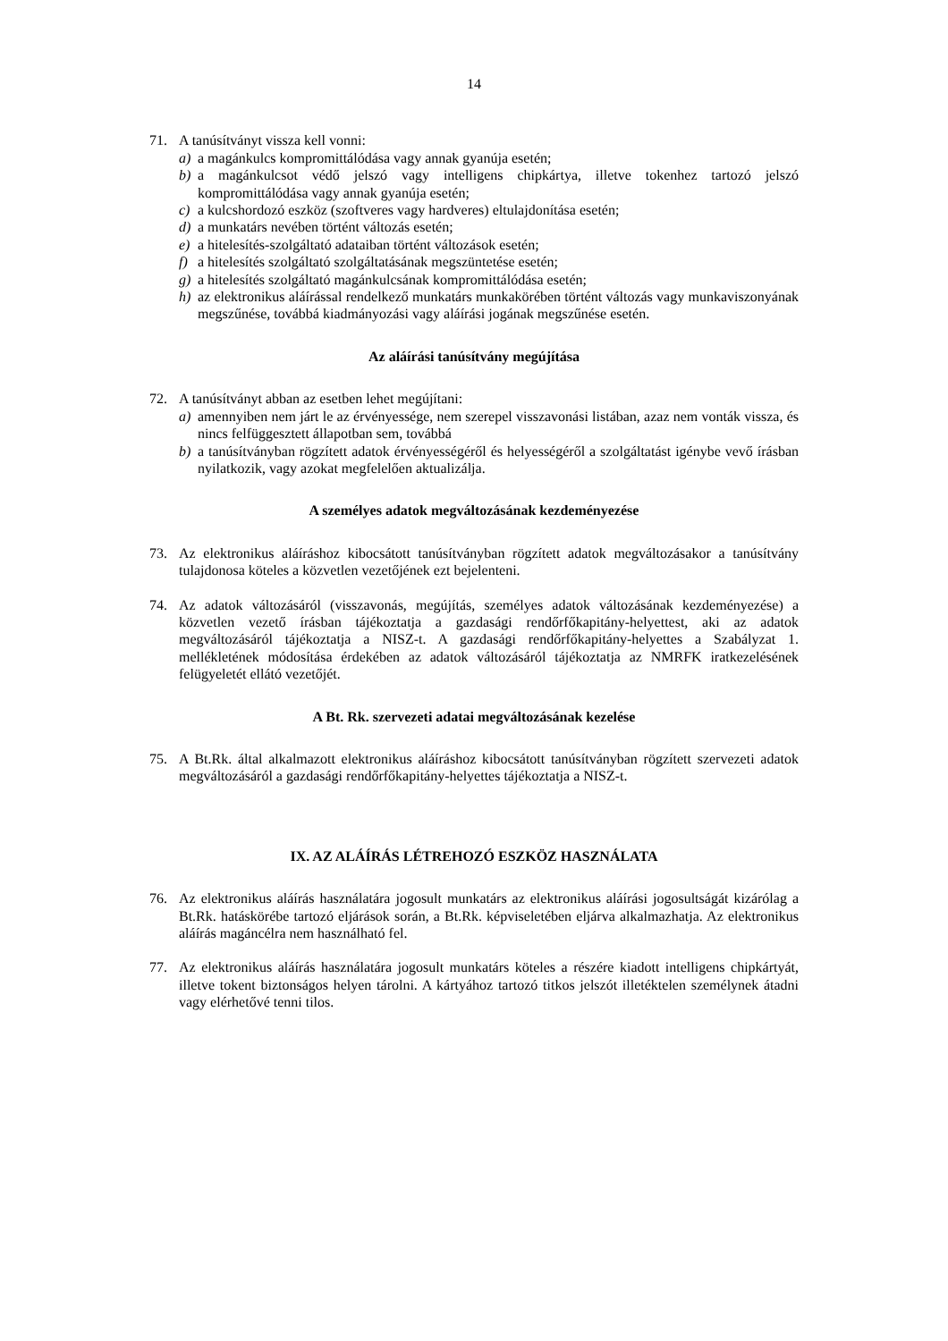14
71. A tanúsítványt vissza kell vonni:
a) a magánkulcs kompromittálódása vagy annak gyanúja esetén;
b) a magánkulcsot védő jelszó vagy intelligens chipkártya, illetve tokenhez tartozó jelszó kompromittálódása vagy annak gyanúja esetén;
c) a kulcshordozó eszköz (szoftveres vagy hardveres) eltulajdonítása esetén;
d) a munkatárs nevében történt változás esetén;
e) a hitelesítés-szolgáltató adataiban történt változások esetén;
f) a hitelesítés szolgáltató szolgáltatásának megszüntetése esetén;
g) a hitelesítés szolgáltató magánkulcsának kompromittálódása esetén;
h) az elektronikus aláírással rendelkező munkatárs munkakörében történt változás vagy munkaviszonyának megszűnése, továbbá kiadmányozási vagy aláírási jogának megszűnése esetén.
Az aláírási tanúsítvány megújítása
72. A tanúsítványt abban az esetben lehet megújítani:
a) amennyiben nem járt le az érvényessége, nem szerepel visszavonási listában, azaz nem vonták vissza, és nincs felfüggesztett állapotban sem, továbbá
b) a tanúsítványban rögzített adatok érvényességéről és helyességéről a szolgáltatást igénybe vevő írásban nyilatkozik, vagy azokat megfelelően aktualizálja.
A személyes adatok megváltozásának kezdeményezése
73. Az elektronikus aláíráshoz kibocsátott tanúsítványban rögzített adatok megváltozásakor a tanúsítvány tulajdonosa köteles a közvetlen vezetőjének ezt bejelenteni.
74. Az adatok változásáról (visszavonás, megújítás, személyes adatok változásának kezdeményezése) a közvetlen vezető írásban tájékoztatja a gazdasági rendőrfőkapitány-helyettest, aki az adatok megváltozásáról tájékoztatja a NISZ-t. A gazdasági rendőrfőkapitány-helyettes a Szabályzat 1. mellékletének módosítása érdekében az adatok változásáról tájékoztatja az NMRFK iratkezelésének felügyeletét ellátó vezetőjét.
A Bt. Rk. szervezeti adatai megváltozásának kezelése
75. A Bt.Rk. által alkalmazott elektronikus aláíráshoz kibocsátott tanúsítványban rögzített szervezeti adatok megváltozásáról a gazdasági rendőrfőkapitány-helyettes tájékoztatja a NISZ-t.
IX. AZ ALÁÍRÁS LÉTREHOZÓ ESZKÖZ HASZNÁLATA
76. Az elektronikus aláírás használatára jogosult munkatárs az elektronikus aláírási jogosultságát kizárólag a Bt.Rk. hatáskörébe tartozó eljárások során, a Bt.Rk. képviseletében eljárva alkalmazhatja. Az elektronikus aláírás magáncélra nem használható fel.
77. Az elektronikus aláírás használatára jogosult munkatárs köteles a részére kiadott intelligens chipkártyát, illetve tokent biztonságos helyen tárolni. A kártyához tartozó titkos jelszót illetéktelen személynek átadni vagy elérhetővé tenni tilos.